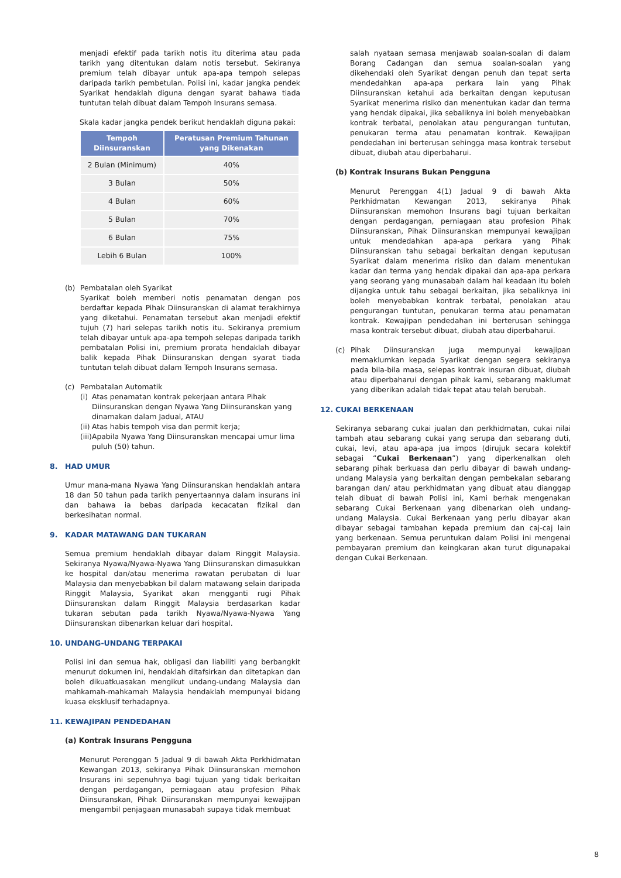menjadi efektif pada tarikh notis itu diterima atau pada tarikh yang ditentukan dalam notis tersebut. Sekiranya premium telah dibayar untuk apa-apa tempoh selepas daripada tarikh pembetulan. Polisi ini, kadar jangka pendek Syarikat hendaklah diguna dengan syarat bahawa tiada tuntutan telah dibuat dalam Tempoh Insurans semasa.
Skala kadar jangka pendek berikut hendaklah diguna pakai:
| Tempoh Diinsuranskan | Peratusan Premium Tahunan yang Dikenakan |
| --- | --- |
| 2 Bulan (Minimum) | 40% |
| 3 Bulan | 50% |
| 4 Bulan | 60% |
| 5 Bulan | 70% |
| 6 Bulan | 75% |
| Lebih 6 Bulan | 100% |
(b) Pembatalan oleh Syarikat
Syarikat boleh memberi notis penamatan dengan pos berdaftar kepada Pihak Diinsuranskan di alamat terakhirnya yang diketahui. Penamatan tersebut akan menjadi efektif tujuh (7) hari selepas tarikh notis itu. Sekiranya premium telah dibayar untuk apa-apa tempoh selepas daripada tarikh pembatalan Polisi ini, premium prorata hendaklah dibayar balik kepada Pihak Diinsuranskan dengan syarat tiada tuntutan telah dibuat dalam Tempoh Insurans semasa.
(c) Pembatalan Automatik
(i)
Atas penamatan kontrak pekerjaan antara Pihak Diinsuranskan dengan Nyawa Yang Diinsuranskan yang dinamakan dalam Jadual, ATAU
(ii)
Atas habis tempoh visa dan permit kerja;
(iii)
Apabila Nyawa Yang Diinsuranskan mencapai umur lima puluh (50) tahun.
8. HAD UMUR
Umur mana-mana Nyawa Yang Diinsuranskan hendaklah antara 18 dan 50 tahun pada tarikh penyertaannya dalam insurans ini dan bahawa ia bebas daripada kecacatan fizikal dan berkesihatan normal.
9. KADAR MATAWANG DAN TUKARAN
Semua premium hendaklah dibayar dalam Ringgit Malaysia. Sekiranya Nyawa/Nyawa-Nyawa Yang Diinsuranskan dimasukkan ke hospital dan/atau menerima rawatan perubatan di luar Malaysia dan menyebabkan bil dalam matawang selain daripada Ringgit Malaysia, Syarikat akan mengganti rugi Pihak Diinsuranskan dalam Ringgit Malaysia berdasarkan kadar tukaran sebutan pada tarikh Nyawa/Nyawa-Nyawa Yang Diinsuranskan dibenarkan keluar dari hospital.
10. UNDANG-UNDANG TERPAKAI
Polisi ini dan semua hak, obligasi dan liabiliti yang berbangkit menurut dokumen ini, hendaklah ditafsirkan dan ditetapkan dan boleh dikuatkuasakan mengikut undang-undang Malaysia dan mahkamah-mahkamah Malaysia hendaklah mempunyai bidang kuasa eksklusif terhadapnya.
11. KEWAJIPAN PENDEDAHAN
(a) Kontrak Insurans Pengguna
Menurut Perenggan 5 Jadual 9 di bawah Akta Perkhidmatan Kewangan 2013, sekiranya Pihak Diinsuranskan memohon Insurans ini sepenuhnya bagi tujuan yang tidak berkaitan dengan perdagangan, perniagaan atau profesion Pihak Diinsuranskan, Pihak Diinsuranskan mempunyai kewajipan mengambil penjagaan munasabah supaya tidak membuat
salah nyataan semasa menjawab soalan-soalan di dalam Borang Cadangan dan semua soalan-soalan yang dikehendaki oleh Syarikat dengan penuh dan tepat serta mendedahkan apa-apa perkara lain yang Pihak Diinsuranskan ketahui ada berkaitan dengan keputusan Syarikat menerima risiko dan menentukan kadar dan terma yang hendak dipakai, jika sebaliknya ini boleh menyebabkan kontrak terbatal, penolakan atau pengurangan tuntutan, penukaran terma atau penamatan kontrak. Kewajipan pendedahan ini berterusan sehingga masa kontrak tersebut dibuat, diubah atau diperbaharui.
(b) Kontrak Insurans Bukan Pengguna
Menurut Perenggan 4(1) Jadual 9 di bawah Akta Perkhidmatan Kewangan 2013, sekiranya Pihak Diinsuranskan memohon Insurans bagi tujuan berkaitan dengan perdagangan, perniagaan atau profesion Pihak Diinsuranskan, Pihak Diinsuranskan mempunyai kewajipan untuk mendedahkan apa-apa perkara yang Pihak Diinsuranskan tahu sebagai berkaitan dengan keputusan Syarikat dalam menerima risiko dan dalam menentukan kadar dan terma yang hendak dipakai dan apa-apa perkara yang seorang yang munasabah dalam hal keadaan itu boleh dijangka untuk tahu sebagai berkaitan, jika sebaliknya ini boleh menyebabkan kontrak terbatal, penolakan atau pengurangan tuntutan, penukaran terma atau penamatan kontrak. Kewajipan pendedahan ini berterusan sehingga masa kontrak tersebut dibuat, diubah atau diperbaharui.
(c) Pihak Diinsuranskan juga mempunyai kewajipan memaklumkan kepada Syarikat dengan segera sekiranya pada bila-bila masa, selepas kontrak insuran dibuat, diubah atau diperbaharui dengan pihak kami, sebarang maklumat yang diberikan adalah tidak tepat atau telah berubah.
12. CUKAI BERKENAAN
Sekiranya sebarang cukai jualan dan perkhidmatan, cukai nilai tambah atau sebarang cukai yang serupa dan sebarang duti, cukai, levi, atau apa-apa jua impos (dirujuk secara kolektif sebagai “Cukai Berkenaan”) yang diperkenalkan oleh sebarang pihak berkuasa dan perlu dibayar di bawah undang-undang Malaysia yang berkaitan dengan pembekalan sebarang barangan dan/ atau perkhidmatan yang dibuat atau dianggap telah dibuat di bawah Polisi ini, Kami berhak mengenakan sebarang Cukai Berkenaan yang dibenarkan oleh undang-undang Malaysia. Cukai Berkenaan yang perlu dibayar akan dibayar sebagai tambahan kepada premium dan caj-caj lain yang berkenaan. Semua peruntukan dalam Polisi ini mengenai pembayaran premium dan keingkaran akan turut digunapakai dengan Cukai Berkenaan.
8